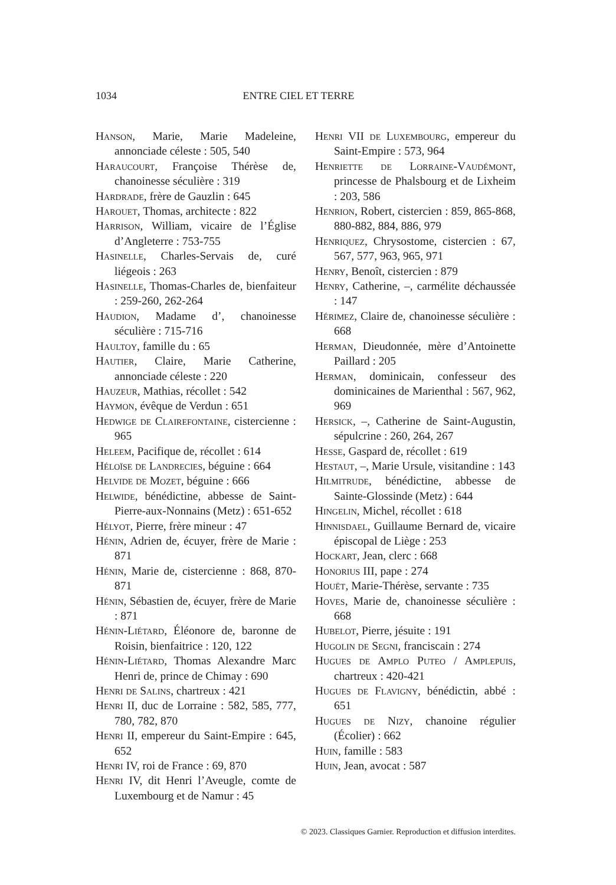1034 ENTRE CIEL ET TERRE
Hanson, Marie, Marie Madeleine, annonciade céleste : 505, 540
Haraucourt, Françoise Thérèse de, chanoinesse séculière : 319
Hardrade, frère de Gauzlin : 645
Harouet, Thomas, architecte : 822
Harrison, William, vicaire de l’Église d’Angleterre : 753-755
Hasinelle, Charles-Servais de, curé liégeois : 263
Hasinelle, Thomas-Charles de, bienfaiteur : 259-260, 262-264
Haudion, Madame d’, chanoinesse séculière : 715-716
Haultoy, famille du : 65
Hautier, Claire, Marie Catherine, annonciade céleste : 220
Hauzeur, Mathias, récollet : 542
Haymon, évêque de Verdun : 651
Hedwige de Clairefontaine, cistercienne : 965
Heleem, Pacifique de, récollet : 614
Héloïse de Landrecies, béguine : 664
Helvide de Mozet, béguine : 666
Helwide, bénédictine, abbesse de Saint-Pierre-aux-Nonnains (Metz) : 651-652
Hélyot, Pierre, frère mineur : 47
Hénin, Adrien de, écuyer, frère de Marie : 871
Hénin, Marie de, cistercienne : 868, 870-871
Hénin, Sébastien de, écuyer, frère de Marie : 871
Hénin-Liétard, Éléonore de, baronne de Roisin, bienfaitrice : 120, 122
Hénin-Liétard, Thomas Alexandre Marc Henri de, prince de Chimay : 690
Henri de Salins, chartreux : 421
Henri II, duc de Lorraine : 582, 585, 777, 780, 782, 870
Henri II, empereur du Saint-Empire : 645, 652
Henri IV, roi de France : 69, 870
Henri IV, dit Henri l’Aveugle, comte de Luxembourg et de Namur : 45
Henri VII de Luxembourg, empereur du Saint-Empire : 573, 964
Henriette de Lorraine-Vaudémont, princesse de Phalsbourg et de Lixheim : 203, 586
Henrion, Robert, cistercien : 859, 865-868, 880-882, 884, 886, 979
Henriquez, Chrysostome, cistercien : 67, 567, 577, 963, 965, 971
Henry, Benoît, cistercien : 879
Henry, Catherine, –, carmélite déchaussée : 147
Hérimez, Claire de, chanoinesse séculière : 668
Herman, Dieudonnée, mère d’Antoinette Paillard : 205
Herman, dominicain, confesseur des dominicaines de Marienthal : 567, 962, 969
Hersick, –, Catherine de Saint-Augustin, sépulcrine : 260, 264, 267
Hesse, Gaspard de, récollet : 619
Hestaut, –, Marie Ursule, visitandine : 143
Hilmitrude, bénédictine, abbesse de Sainte-Glossinde (Metz) : 644
Hingelin, Michel, récollet : 618
Hinnisdael, Guillaume Bernard de, vicaire épiscopal de Liège : 253
Hockart, Jean, clerc : 668
Honorius III, pape : 274
Houët, Marie-Thérèse, servante : 735
Hoves, Marie de, chanoinesse séculière : 668
Hubelot, Pierre, jésuite : 191
Hugolin de Segni, franciscain : 274
Hugues de Amplo Puteo / Amplepuis, chartreux : 420-421
Hugues de Flavigny, bénédictin, abbé : 651
Hugues de Nizy, chanoine régulier (Écolier) : 662
Huin, famille : 583
Huin, Jean, avocat : 587
© 2023. Classiques Garnier. Reproduction et diffusion interdites.